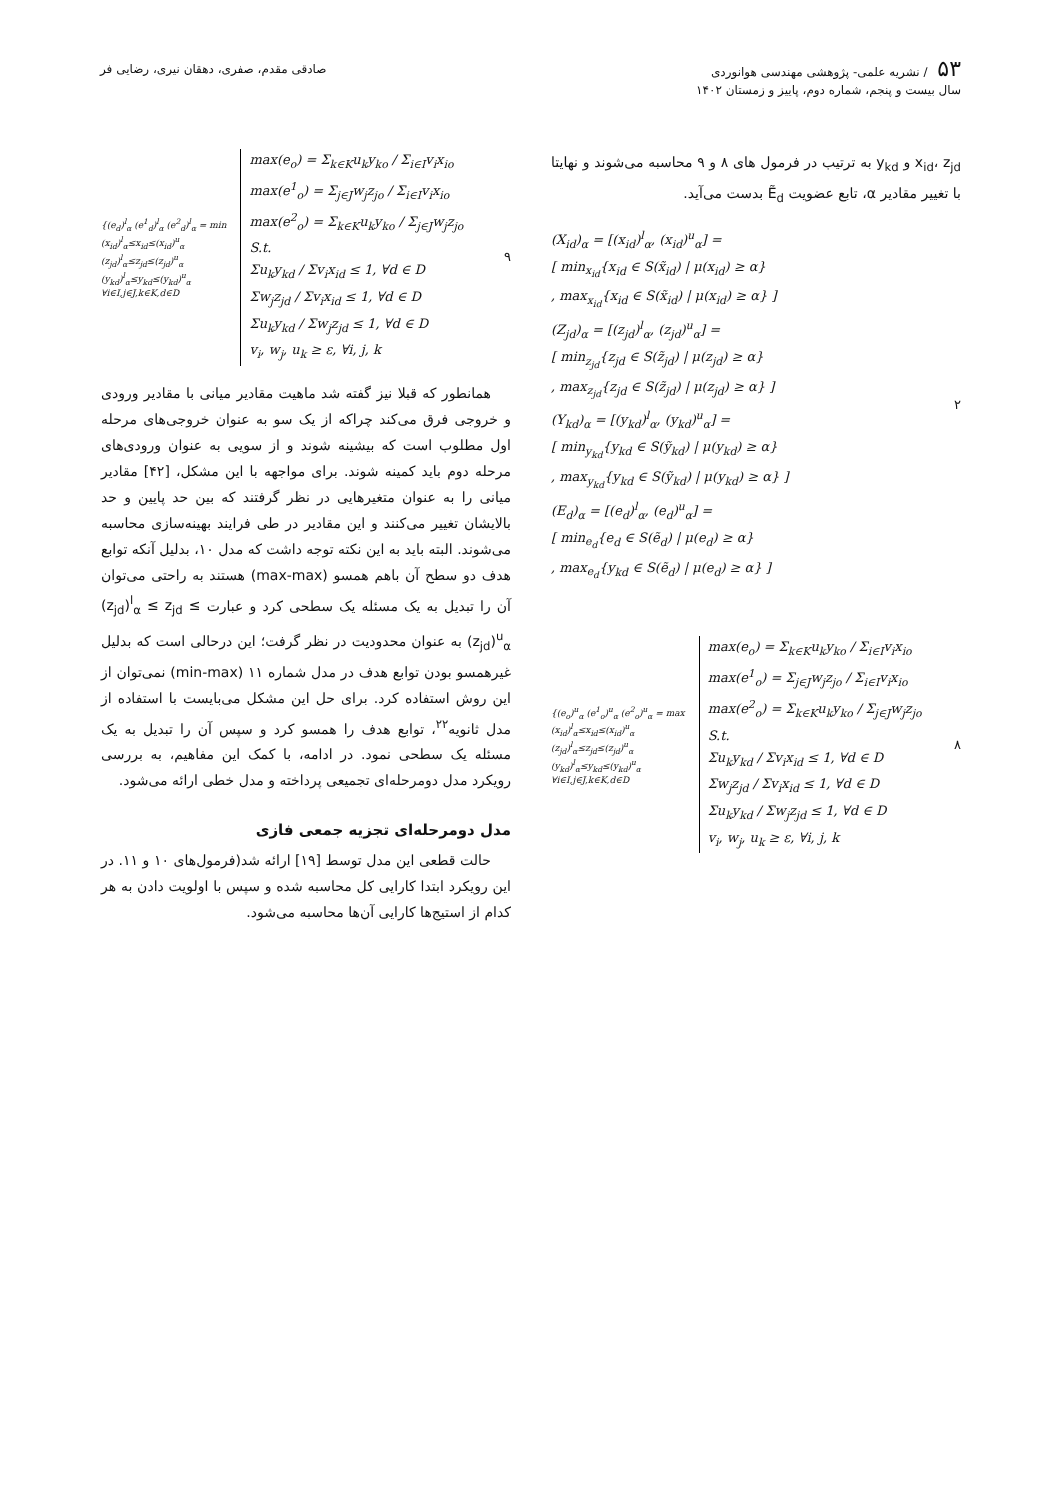۵۳ / نشریه علمی- پژوهشی مهندسی هوانوردی
سال بیست و پنجم، شماره دوم، پاییز و زمستان ۱۴۰۲
صادقی مقدم، صفری، دهقان نیری، رضایی فر
x<sub>id</sub>، z<sub>jd</sub> و y<sub>kd</sub> به ترتیب در فرمول های ۸ و ۹ محاسبه می‌شوند و نهایتا با تغییر مقادیر α، تابع عضویت Ẽ<sub>d</sub> بدست می‌آید.
(X<sub>id</sub>)<sub>α</sub> = [(x<sub>id</sub>)<sup>l</sup><sub>α</sub>, (x<sub>id</sub>)<sup>u</sup><sub>α</sub>] =
[ min<sub>x<sub>id</sub></sub>{x<sub>id</sub> ∈ S(x̃<sub>id</sub>) | μ(x<sub>id</sub>) ≥ α}
, max<sub>x<sub>id</sub></sub>{x<sub>id</sub> ∈ S(x̃<sub>id</sub>) | μ(x<sub>id</sub>) ≥ α} ]
(Z<sub>jd</sub>)<sub>α</sub> = [(z<sub>jd</sub>)<sup>l</sup><sub>α</sub>, (z<sub>jd</sub>)<sup>u</sup><sub>α</sub>] =
[ min<sub>z<sub>jd</sub></sub>{z<sub>jd</sub> ∈ S(z̃<sub>jd</sub>) | μ(z<sub>jd</sub>) ≥ α}
, max<sub>z<sub>jd</sub></sub>{z<sub>jd</sub> ∈ S(z̃<sub>jd</sub>) | μ(z<sub>jd</sub>) ≥ α} ]
(Y<sub>kd</sub>)<sub>α</sub> = [(y<sub>kd</sub>)<sup>l</sup><sub>α</sub>, (y<sub>kd</sub>)<sup>u</sup><sub>α</sub>] =
[ min<sub>y<sub>kd</sub></sub>{y<sub>kd</sub> ∈ S(ỹ<sub>kd</sub>) | μ(y<sub>kd</sub>) ≥ α}
, max<sub>y<sub>kd</sub></sub>{y<sub>kd</sub> ∈ S(ỹ<sub>kd</sub>) | μ(y<sub>kd</sub>) ≥ α} ]
(E<sub>d</sub>)<sub>α</sub> = [(e<sub>d</sub>)<sup>l</sup><sub>α</sub>, (e<sub>d</sub>)<sup>u</sup><sub>α</sub>] =
[ min<sub>e<sub>d</sub></sub>{e<sub>d</sub> ∈ S(ẽ<sub>d</sub>) | μ(e<sub>d</sub>) ≥ α}
, max<sub>e<sub>d</sub></sub>{y<sub>kd</sub> ∈ S(ẽ<sub>d</sub>) | μ(e<sub>d</sub>) ≥ α} ]
۲
{(e<sub>o</sub>)<sup>u</sup><sub>α</sub> (e<sup>1</sup><sub>o</sub>)<sup>u</sup><sub>α</sub> (e<sup>2</sup><sub>o</sub>)<sup>u</sup><sub>α</sub> = max
(x<sub>id</sub>)<sup>l</sup><sub>α</sub>≤x<sub>id</sub>≤(x<sub>id</sub>)<sup>u</sup><sub>α</sub>
(z<sub>jd</sub>)<sup>l</sup><sub>α</sub>≤z<sub>jd</sub>≤(z<sub>jd</sub>)<sup>u</sup><sub>α</sub>
(y<sub>kd</sub>)<sup>l</sup><sub>α</sub>≤y<sub>kd</sub>≤(y<sub>kd</sub>)<sup>u</sup><sub>α</sub>
∀i∈I,j∈J,k∈K,d∈D
max(e<sub>o</sub>) = Σ<sub>k∈K</sub>u<sub>k</sub>y<sub>ko</sub> / Σ<sub>i∈I</sub>v<sub>i</sub>x<sub>io</sub>
max(e<sup>1</sup><sub>o</sub>) = Σ<sub>j∈J</sub>w<sub>j</sub>z<sub>jo</sub> / Σ<sub>i∈I</sub>v<sub>i</sub>x<sub>io</sub>
max(e<sup>2</sup><sub>o</sub>) = Σ<sub>k∈K</sub>u<sub>k</sub>y<sub>ko</sub> / Σ<sub>j∈J</sub>w<sub>j</sub>z<sub>jo</sub>
S.t.
Σu<sub>k</sub>y<sub>kd</sub> / Σv<sub>i</sub>x<sub>id</sub> ≤ 1, ∀d ∈ D
Σw<sub>j</sub>z<sub>jd</sub> / Σv<sub>i</sub>x<sub>id</sub> ≤ 1, ∀d ∈ D
Σu<sub>k</sub>y<sub>kd</sub> / Σw<sub>j</sub>z<sub>jd</sub> ≤ 1, ∀d ∈ D
v<sub>i</sub>, w<sub>j</sub>, u<sub>k</sub> ≥ ε, ∀i, j, k
۸
{(e<sub>d</sub>)<sup>l</sup><sub>α</sub> (e<sup>1</sup><sub>d</sub>)<sup>l</sup><sub>α</sub> (e<sup>2</sup><sub>d</sub>)<sup>l</sup><sub>α</sub> = min
(x<sub>id</sub>)<sup>l</sup><sub>α</sub>≤x<sub>id</sub>≤(x<sub>id</sub>)<sup>u</sup><sub>α</sub>
(z<sub>jd</sub>)<sup>l</sup><sub>α</sub>≤z<sub>jd</sub>≤(z<sub>jd</sub>)<sup>u</sup><sub>α</sub>
(y<sub>kd</sub>)<sup>l</sup><sub>α</sub>≤y<sub>kd</sub>≤(y<sub>kd</sub>)<sup>u</sup><sub>α</sub>
∀i∈I,j∈J,k∈K,d∈D
max(e<sub>o</sub>) = Σ<sub>k∈K</sub>u<sub>k</sub>y<sub>ko</sub> / Σ<sub>i∈I</sub>v<sub>i</sub>x<sub>io</sub>
max(e<sup>1</sup><sub>o</sub>) = Σ<sub>j∈J</sub>w<sub>j</sub>z<sub>jo</sub> / Σ<sub>i∈I</sub>v<sub>i</sub>x<sub>io</sub>
max(e<sup>2</sup><sub>o</sub>) = Σ<sub>k∈K</sub>u<sub>k</sub>y<sub>ko</sub> / Σ<sub>j∈J</sub>w<sub>j</sub>z<sub>jo</sub>
S.t.
Σu<sub>k</sub>y<sub>kd</sub> / Σv<sub>i</sub>x<sub>id</sub> ≤ 1, ∀d ∈ D
Σw<sub>j</sub>z<sub>jd</sub> / Σv<sub>i</sub>x<sub>id</sub> ≤ 1, ∀d ∈ D
Σu<sub>k</sub>y<sub>kd</sub> / Σw<sub>j</sub>z<sub>jd</sub> ≤ 1, ∀d ∈ D
v<sub>i</sub>, w<sub>j</sub>, u<sub>k</sub> ≥ ε, ∀i, j, k
۹
همانطور که قبلا نیز گفته شد ماهیت مقادیر میانی با مقادیر ورودی و خروجی فرق می‌کند چراکه از یک سو به عنوان خروجی‌های مرحله اول مطلوب است که بیشینه شوند و از سویی به عنوان ورودی‌های مرحله دوم باید کمینه شوند. برای مواجهه با این مشکل، [۴۲] مقادیر میانی را به عنوان متغیرهایی در نظر گرفتند که بین حد پایین و حد بالایشان تغییر می‌کنند و این مقادیر در طی فرایند بهینه‌سازی محاسبه می‌شوند. البته باید به این نکته توجه داشت که مدل ۱۰، بدلیل آنکه توابع هدف دو سطح آن باهم همسو (max-max) هستند به راحتی می‌توان آن را تبدیل به یک مسئله یک سطحی کرد و عبارت (z<sub>jd</sub>)<sup>l</sup><sub>α</sub> ≤ z<sub>jd</sub> ≤ (z<sub>jd</sub>)<sup>u</sup><sub>α</sub> به عنوان محدودیت در نظر گرفت؛ این درحالی است که بدلیل غیرهمسو بودن توابع هدف در مدل شماره ۱۱ (min-max) نمی‌توان از این روش استفاده کرد. برای حل این مشکل می‌بایست با استفاده از مدل ثانویه<sup>۲۲</sup>، توابع هدف را همسو کرد و سپس آن را تبدیل به یک مسئله یک سطحی نمود. در ادامه، با کمک این مفاهیم، به بررسی رویکرد مدل دومرحله‌ای تجمیعی پرداخته و مدل خطی ارائه می‌شود.
مدل دومرحله‌ای تجزیه جمعی فازی
حالت قطعی این مدل توسط [۱۹] ارائه شد(فرمول‌های ۱۰ و ۱۱. در این رویکرد ابتدا کارایی کل محاسبه شده و سپس با اولویت دادن به هر کدام از استیج‌ها کارایی آن‌ها محاسبه می‌شود.